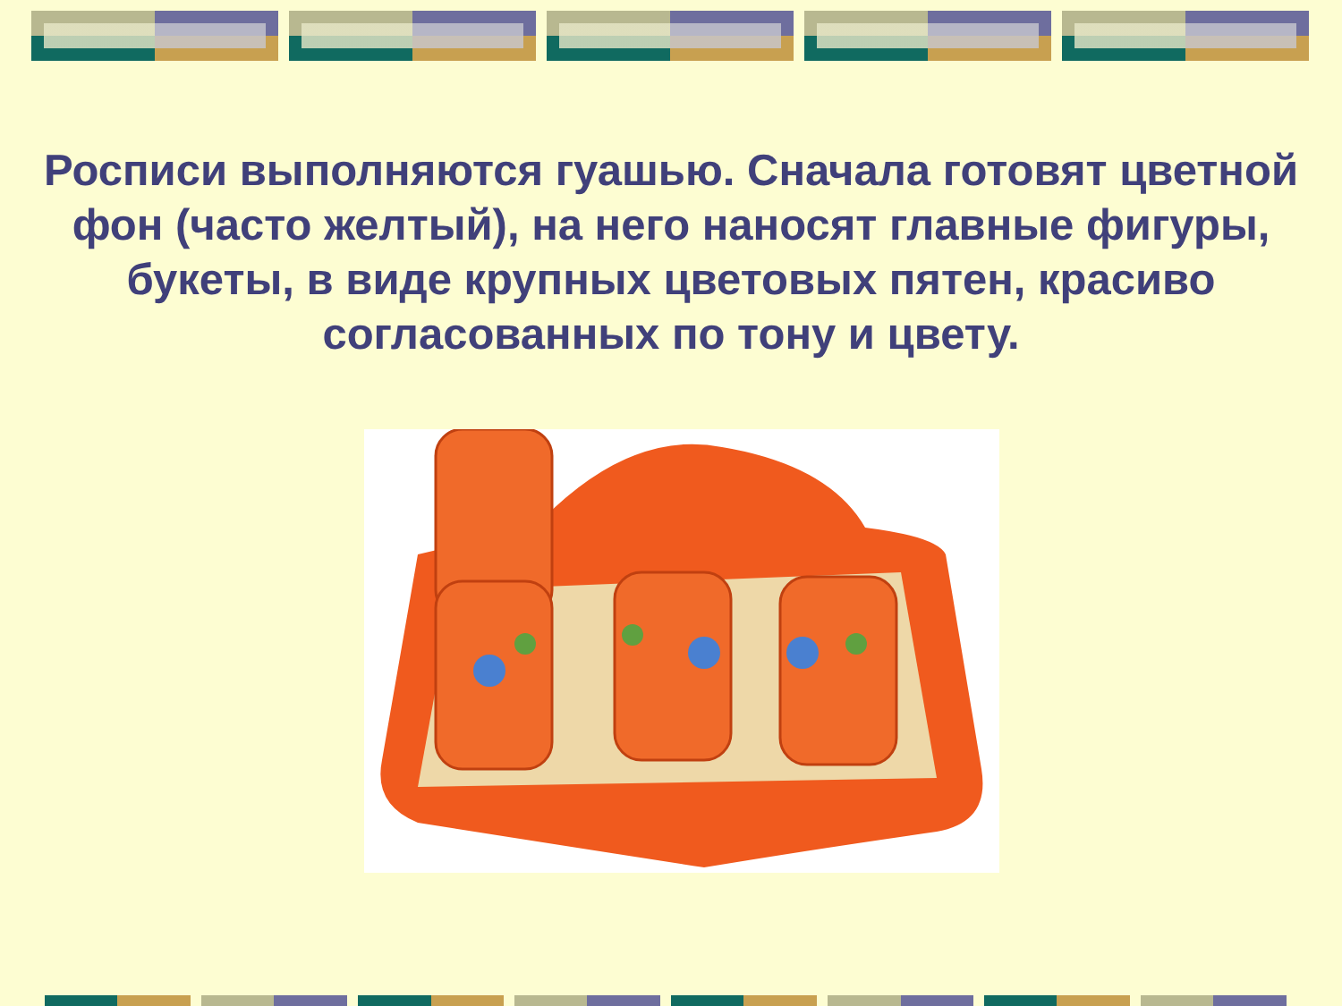Росписи выполняются гуашью. Сначала готовят цветной фон (часто желтый), на него наносят главные фигуры, букеты, в виде крупных цветовых пятен, красиво согласованных по тону и цвету.